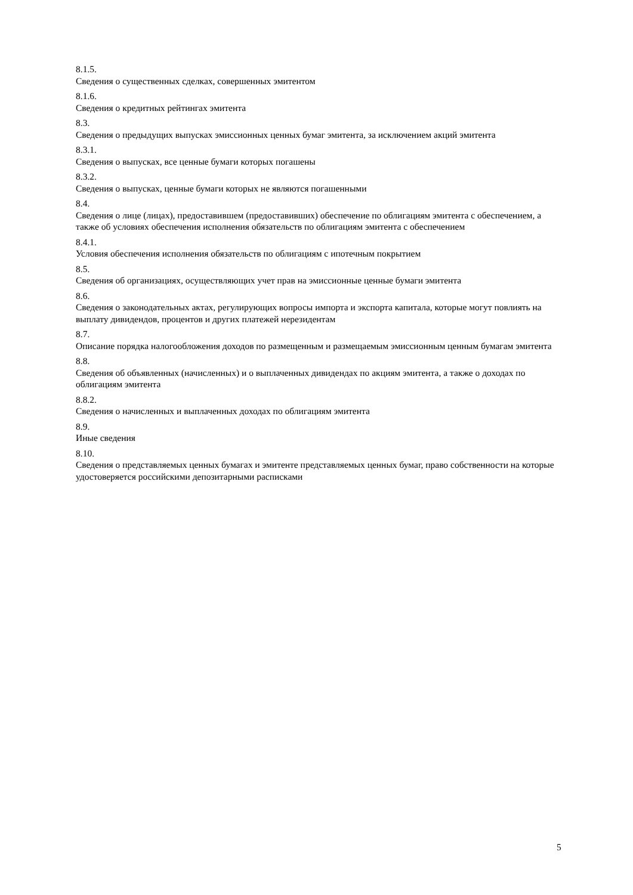8.1.5.
Сведения о существенных сделках, совершенных эмитентом
8.1.6.
Сведения о кредитных рейтингах эмитента
8.3.
Сведения о предыдущих выпусках эмиссионных ценных бумаг эмитента, за исключением акций эмитента
8.3.1.
Сведения о выпусках, все ценные бумаги которых погашены
8.3.2.
Сведения о выпусках, ценные бумаги которых не являются погашенными
8.4.
Сведения о лице (лицах), предоставившем (предоставивших) обеспечение по облигациям эмитента с обеспечением, а также об условиях обеспечения исполнения обязательств по облигациям эмитента с обеспечением
8.4.1.
Условия обеспечения исполнения обязательств по облигациям с ипотечным покрытием
8.5.
Сведения об организациях, осуществляющих учет прав на эмиссионные ценные бумаги эмитента
8.6.
Сведения о законодательных актах, регулирующих вопросы импорта и экспорта капитала, которые могут повлиять на выплату дивидендов, процентов и других платежей нерезидентам
8.7.
Описание порядка налогообложения доходов по размещенным и размещаемым эмиссионным ценным бумагам эмитента
8.8.
Сведения об объявленных (начисленных) и о выплаченных дивидендах по акциям эмитента, а также о доходах по облигациям эмитента
8.8.2.
Сведения о начисленных и выплаченных доходах по облигациям эмитента
8.9.
Иные сведения
8.10.
Сведения о представляемых ценных бумагах и эмитенте представляемых ценных бумаг, право собственности на которые удостоверяется российскими депозитарными расписками
5